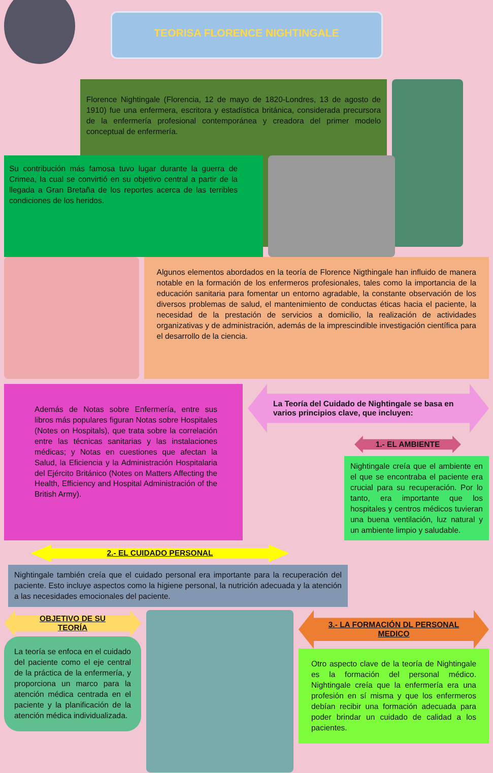TEORISA FLORENCE NIGHTINGALE
Florence Nightingale (Florencia, 12 de mayo de 1820-Londres, 13 de agosto de 1910) fue una enfermera, escritora y estadística británica, considerada precursora de la enfermería profesional contemporánea y creadora del primer modelo conceptual de enfermería.
Su contribución más famosa tuvo lugar durante la guerra de Crimea, la cual se convirtió en su objetivo central a partir de la llegada a Gran Bretaña de los reportes acerca de las terribles condiciones de los heridos.
Algunos elementos abordados en la teoría de Florence Nigthingale han influido de manera notable en la formación de los enfermeros profesionales, tales como la importancia de la educación sanitaria para fomentar un entorno agradable, la constante observación de los diversos problemas de salud, el mantenimiento de conductas éticas hacia el paciente, la necesidad de la prestación de servicios a domicilio, la realización de actividades organizativas y de administración, además de la imprescindible investigación científica para el desarrollo de la ciencia.
Además de Notas sobre Enfermería, entre sus libros más populares figuran Notas sobre Hospitales (Notes on Hospitals), que trata sobre la correlación entre las técnicas sanitarias y las instalaciones médicas; y Notas en cuestiones que afectan la Salud, la Eficiencia y la Administración Hospitalaria del Ejército Británico (Notes on Matters Affecting the Health, Efficiency and Hospital Administración of the British Army).
La Teoría del Cuidado de Nightingale se basa en varios principios clave, que incluyen:
1.- EL AMBIENTE
Nightingale creía que el ambiente en el que se encontraba el paciente era crucial para su recuperación. Por lo tanto, era importante que los hospitales y centros médicos tuvieran una buena ventilación, luz natural y un ambiente limpio y saludable.
2.- EL CUIDADO PERSONAL
Nightingale también creía que el cuidado personal era importante para la recuperación del paciente. Esto incluye aspectos como la higiene personal, la nutrición adecuada y la atención a las necesidades emocionales del paciente.
OBJETIVO DE SU TEORÍA
La teoría se enfoca en el cuidado del paciente como el eje central de la práctica de la enfermería, y proporciona un marco para la atención médica centrada en el paciente y la planificación de la atención médica individualizada.
3.- LA FORMACIÓN DL PERSONAL MEDICO
Otro aspecto clave de la teoría de Nightingale es la formación del personal médico. Nightingale creía que la enfermería era una profesión en sí misma y que los enfermeros debían recibir una formación adecuada para poder brindar un cuidado de calidad a los pacientes.